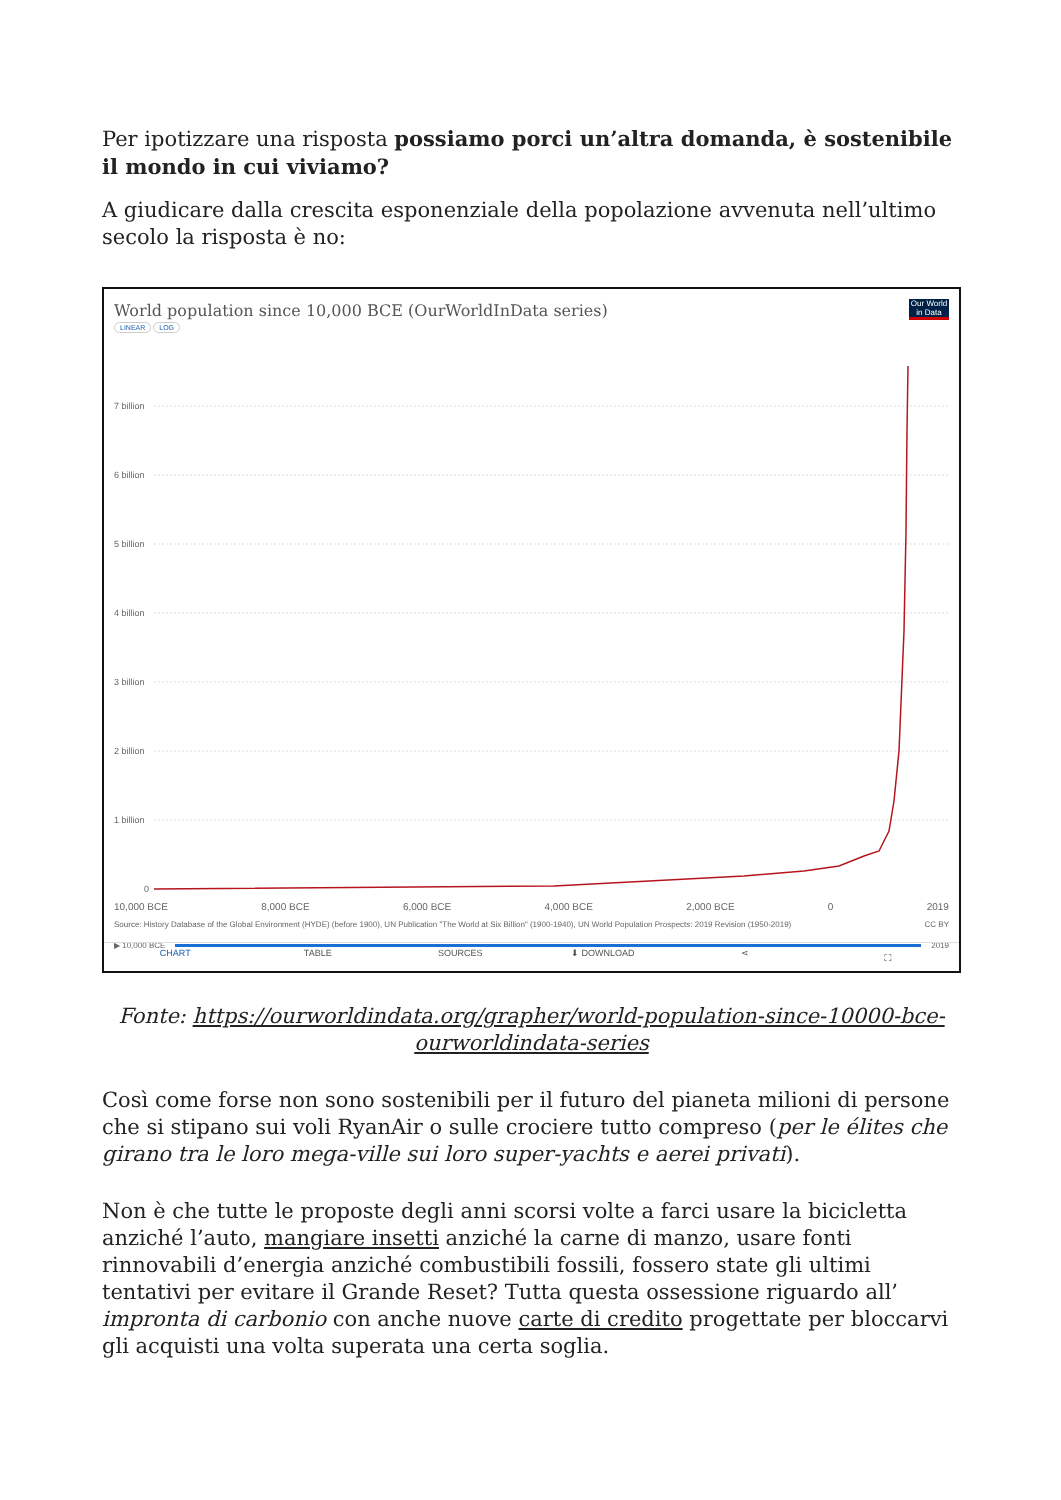Per ipotizzare una risposta possiamo porci un’altra domanda, è sostenibile il mondo in cui viviamo?
A giudicare dalla crescita esponenziale della popolazione avvenuta nell’ultimo secolo la risposta è no:
World population since 10,000 BCE (OurWorldInData series)
Our World in Data
LINEAR LOG
7 billion
6 billion
5 billion
4 billion
3 billion
2 billion
1 billion
0
10,000 BCE 8,000 BCE 6,000 BCE 4,000 BCE 2,000 BCE 0 2019
Source: History Database of the Global Environment (HYDE) (before 1900), UN Publication "The World at Six Billion" (1900-1940), UN World Population Prospects: 2019 Revision (1950-2019) CC BY
▶ 10,000 BCE 2019
CHART TABLE SOURCES ⬇ DOWNLOAD ⋖ ⛶
Fonte: https://ourworldindata.org/grapher/world-population-since-10000-bce-ourworldindata-series
Così come forse non sono sostenibili per il futuro del pianeta milioni di persone che si stipano sui voli RyanAir o sulle crociere tutto compreso (per le élites che girano tra le loro mega-ville sui loro super-yachts e aerei privati).
Non è che tutte le proposte degli anni scorsi volte a farci usare la bicicletta anziché l’auto, mangiare insetti anziché la carne di manzo, usare fonti rinnovabili d’energia anziché combustibili fossili, fossero state gli ultimi tentativi per evitare il Grande Reset? Tutta questa ossessione riguardo all’ impronta di carbonio con anche nuove carte di credito progettate per bloccarvi gli acquisti una volta superata una certa soglia.